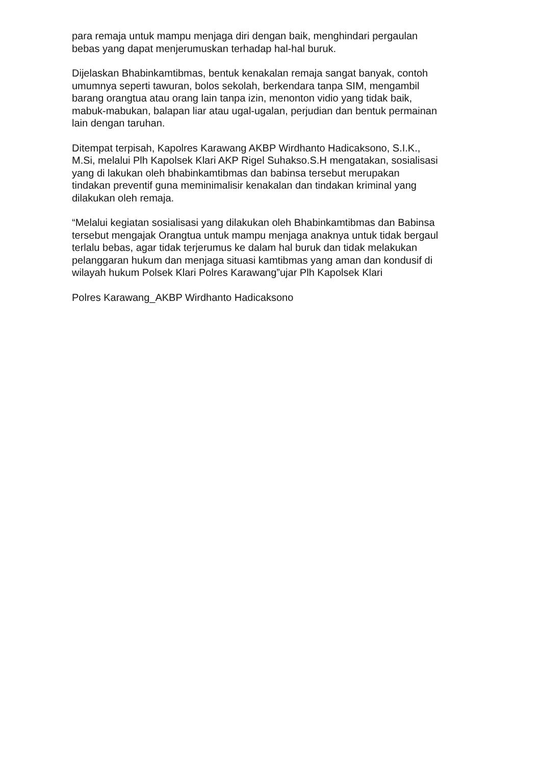para remaja untuk mampu menjaga diri dengan baik, menghindari pergaulan
bebas yang dapat menjerumuskan terhadap hal-hal buruk.
Dijelaskan Bhabinkamtibmas, bentuk kenakalan remaja sangat banyak, contoh
umumnya seperti tawuran, bolos sekolah, berkendara tanpa SIM, mengambil
barang orangtua atau orang lain tanpa izin, menonton vidio yang tidak baik,
mabuk-mabukan, balapan liar atau ugal-ugalan, perjudian dan bentuk permainan
lain dengan taruhan.
Ditempat terpisah, Kapolres Karawang AKBP Wirdhanto Hadicaksono, S.I.K.,
M.Si, melalui Plh Kapolsek Klari AKP Rigel Suhakso.S.H mengatakan, sosialisasi
yang di lakukan oleh bhabinkamtibmas dan babinsa tersebut merupakan
tindakan preventif guna meminimalisir kenakalan dan tindakan kriminal yang
dilakukan oleh remaja.
“Melalui kegiatan sosialisasi yang dilakukan oleh Bhabinkamtibmas dan Babinsa
tersebut mengajak Orangtua untuk mampu menjaga anaknya untuk tidak bergaul
terlalu bebas, agar tidak terjerumus ke dalam hal buruk dan tidak melakukan
pelanggaran hukum dan menjaga situasi kamtibmas yang aman dan kondusif di
wilayah hukum Polsek Klari Polres Karawang”ujar Plh Kapolsek Klari
Polres Karawang_AKBP Wirdhanto Hadicaksono